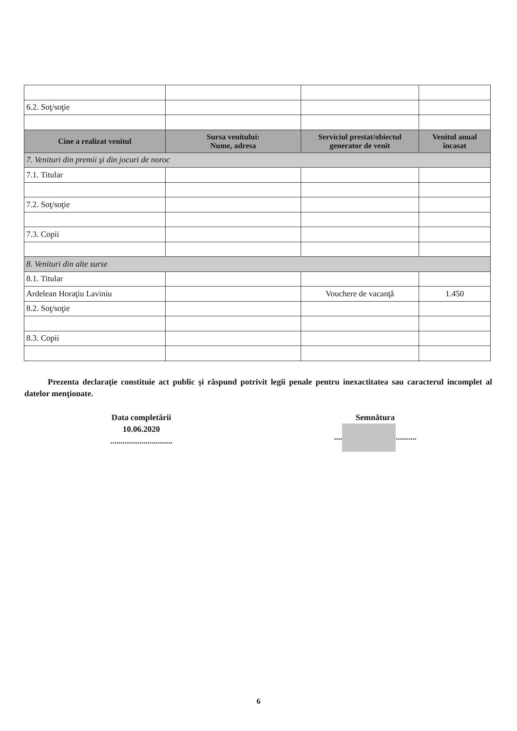| 6.2. Soţ/soţie | | | |
| Cine a realizat venitul | Sursa venitului: Nume, adresa | Serviciul prestat/obiectul generator de venit | Venitul anual încasat |
| 7. Venituri din premii şi din jocuri de noroc | | | |
| 7.1. Titular | | | |
| 7.2. Soţ/soţie | | | |
| 7.3. Copii | | | |
| 8. Venituri din alte surse | | | |
| 8.1. Titular | | | |
| Ardelean Horaţiu Laviniu | | Vouchere de vacanţă | 1.450 |
| 8.2. Soţ/soţie | | | |
| 8.3. Copii | | | |
Prezenta declaraţie constituie act public şi răspund potrivit legii penale pentru inexactitatea sau caracterul incomplet al datelor menţionate.
Data completării
10.06.2020
..............................
Semnătura
.... ..........
6